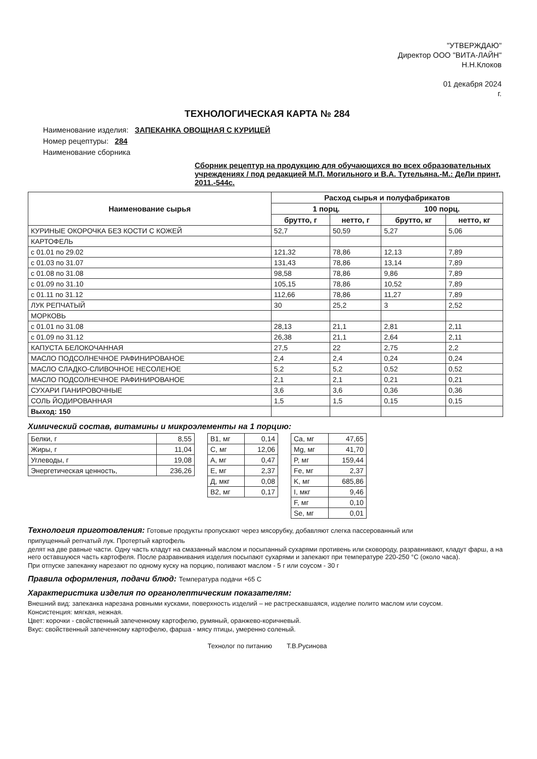"УТВЕРЖДАЮ"
Директор ООО "ВИТА-ЛАЙН"
Н.Н.Клоков
01 декабря 2024
г.
ТЕХНОЛОГИЧЕСКАЯ КАРТА № 284
Наименование изделия: ЗАПЕКАНКА ОВОЩНАЯ С КУРИЦЕЙ
Номер рецептуры: 284
Наименование сборника
Сборник рецептур на продукцию для обучающихся во всех образовательных учреждениях / под редакцией М.П. Могильного и В.А. Тутельяна.-М.: ДеЛи принт, 2011.-544с.
| Наименование сырья | Расход сырья и полуфабрикатов | | | |
| --- | --- | --- | --- | --- |
| | 1 порц. | | 100 порц. | |
| | брутто, г | нетто, г | брутто, кг | нетто, кг |
| КУРИНЫЕ ОКОРОЧКА БЕЗ КОСТИ С КОЖЕЙ | 52,7 | 50,59 | 5,27 | 5,06 |
| КАРТОФЕЛЬ | | | | |
| с 01.01 по 29.02 | 121,32 | 78,86 | 12,13 | 7,89 |
| с 01.03 по 31.07 | 131,43 | 78,86 | 13,14 | 7,89 |
| с 01.08 по 31.08 | 98,58 | 78,86 | 9,86 | 7,89 |
| с 01.09 по 31.10 | 105,15 | 78,86 | 10,52 | 7,89 |
| с 01.11 по 31.12 | 112,66 | 78,86 | 11,27 | 7,89 |
| ЛУК РЕПЧАТЫЙ | 30 | 25,2 | 3 | 2,52 |
| МОРКОВЬ | | | | |
| с 01.01 по 31.08 | 28,13 | 21,1 | 2,81 | 2,11 |
| с 01.09 по 31.12 | 26,38 | 21,1 | 2,64 | 2,11 |
| КАПУСТА БЕЛОКОЧАННАЯ | 27,5 | 22 | 2,75 | 2,2 |
| МАСЛО ПОДСОЛНЕЧНОЕ РАФИНИРОВАНОЕ | 2,4 | 2,4 | 0,24 | 0,24 |
| МАСЛО СЛАДКО-СЛИВОЧНОЕ НЕСОЛЕНОЕ | 5,2 | 5,2 | 0,52 | 0,52 |
| МАСЛО ПОДСОЛНЕЧНОЕ РАФИНИРОВАНОЕ | 2,1 | 2,1 | 0,21 | 0,21 |
| СУХАРИ ПАНИРОВОЧНЫЕ | 3,6 | 3,6 | 0,36 | 0,36 |
| СОЛЬ ЙОДИРОВАННАЯ | 1,5 | 1,5 | 0,15 | 0,15 |
| Выход: 150 | | | | |
Химический состав, витамины и микроэлементы на 1 порцию:
| Белки, г | 8,55 |
| Жиры, г | 11,04 |
| Углеводы, г | 19,08 |
| Энергетическая ценность, | 236,26 |
| В1, мг | 0,14 |
| С, мг | 12,06 |
| А, мг | 0,47 |
| Е, мг | 2,37 |
| Д, мкг | 0,08 |
| В2, мг | 0,17 |
| Ca, мг | 47,65 |
| Mg, мг | 41,70 |
| P, мг | 159,44 |
| Fe, мг | 2,37 |
| K, мг | 685,86 |
| I, мкг | 9,46 |
| F, мг | 0,10 |
| Se, мг | 0,01 |
Технология приготовления: Готовые продукты пропускают через мясорубку, добавляют слегка пассерованный или
припущенный репчатый лук. Протертый картофель
делят на две равные части. Одну часть кладут на смазанный маслом и посыпанный сухарями противень или сковороду, разравнивают, кладут фарш, а на него оставшуюся часть картофеля. После разравнивания изделия посыпают сухарями и запекают при температуре 220-250 °С (около часа).
При отпуске запеканку нарезают по одному куску на порцию, поливают маслом - 5 г или соусом - 30 г
Правила оформления, подачи блюд: Температура подачи +65 С
Характеристика изделия по органолептическим показателям:
Внешний вид: запеканка нарезана ровными кусками, поверхность изделий – не растрескавшаяся, изделие полито маслом или соусом.
Консистенция: мягкая, нежная.
Цвет: корочки - свойственный запеченному картофелю, румяный, оранжево-коричневый.
Вкус: свойственный запеченному картофелю, фарша - мясу птицы, умеренно соленый.
Технолог по питанию Т.В.Русинова